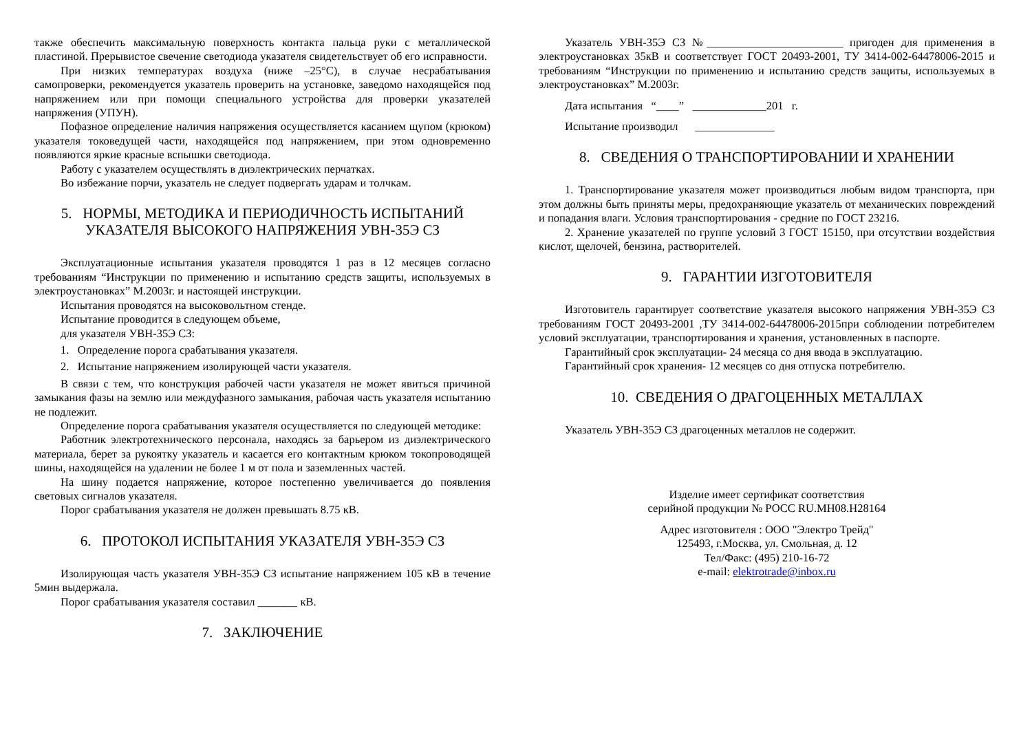также обеспечить максимальную поверхность контакта пальца руки с металлической пластиной. Прерывистое свечение светодиода указателя свидетельствует об его исправности.
При низких температурах воздуха (ниже –25°С), в случае несрабатывания самопроверки, рекомендуется указатель проверить на установке, заведомо находящейся под напряжением или при помощи специального устройства для проверки указателей напряжения (УПУН).
Пофазное определение наличия напряжения осуществляется касанием щупом (крюком) указателя токоведущей части, находящейся под напряжением, при этом одновременно появляются яркие красные вспышки светодиода.
Работу с указателем осуществлять в диэлектрических перчатках.
Во избежание порчи, указатель не следует подвергать ударам и толчкам.
5. НОРМЫ, МЕТОДИКА И ПЕРИОДИЧНОСТЬ ИСПЫТАНИЙ
УКАЗАТЕЛЯ ВЫСОКОГО НАПРЯЖЕНИЯ УВН-35Э СЗ
Эксплуатационные испытания указателя проводятся 1 раз в 12 месяцев согласно требованиям “Инструкции по применению и испытанию средств защиты, используемых в электроустановках” М.2003г. и настоящей инструкции.
Испытания проводятся на высоковольтном стенде.
Испытание проводится в следующем объеме,
для указателя УВН-35Э СЗ:
1. Определение порога срабатывания указателя.
2. Испытание напряжением изолирующей части указателя.
В связи с тем, что конструкция рабочей части указателя не может явиться причиной замыкания фазы на землю или междуфазного замыкания, рабочая часть указателя испытанию не подлежит.
Определение порога срабатывания указателя осуществляется по следующей методике:
Работник электротехнического персонала, находясь за барьером из диэлектрического материала, берет за рукоятку указатель и касается его контактным крюком токопроводящей шины, находящейся на удалении не более 1 м от пола и заземленных частей.
На шину подается напряжение, которое постепенно увеличивается до появления световых сигналов указателя.
Порог срабатывания указателя не должен превышать 8.75 кВ.
6. ПРОТОКОЛ ИСПЫТАНИЯ УКАЗАТЕЛЯ УВН-35Э СЗ
Изолирующая часть указателя УВН-35Э СЗ испытание напряжением 105 кВ в течение 5мин выдержала.
Порог срабатывания указателя составил _______ кВ.
7. ЗАКЛЮЧЕНИЕ
Указатель УВН-35Э СЗ №________________________ пригоден для применения в электроустановках 35кВ и соответствует ГОСТ 20493-2001, ТУ 3414-002-64478006-2015 и требованиям “Инструкции по применению и испытанию средств защиты, используемых в электроустановках” М.2003г.
Дата испытания “____” _____________201 г.
Испытание производил ______________
8. СВЕДЕНИЯ О ТРАНСПОРТИРОВАНИИ И ХРАНЕНИИ
1. Транспортирование указателя может производиться любым видом транспорта, при этом должны быть приняты меры, предохраняющие указатель от механических повреждений и попадания влаги. Условия транспортирования - средние по ГОСТ 23216.
2. Хранение указателей по группе условий 3 ГОСТ 15150, при отсутствии воздействия кислот, щелочей, бензина, растворителей.
9. ГАРАНТИИ ИЗГОТОВИТЕЛЯ
Изготовитель гарантирует соответствие указателя высокого напряжения УВН-35Э СЗ требованиям ГОСТ 20493-2001 ,ТУ 3414-002-64478006-2015при соблюдении потребителем условий эксплуатации, транспортирования и хранения, установленных в паспорте.
Гарантийный срок эксплуатации- 24 месяца со дня ввода в эксплуатацию.
Гарантийный срок хранения- 12 месяцев со дня отпуска потребителю.
10. СВЕДЕНИЯ О ДРАГОЦЕННЫХ МЕТАЛЛАХ
Указатель УВН-35Э СЗ драгоценных металлов не содержит.
Изделие имеет сертификат соответствия
серийной продукции № РОСС RU.МН08.Н28164
Адрес изготовителя : ООО "Электро Трейд"
125493, г.Москва, ул. Смольная, д. 12
Тел/Факс: (495) 210-16-72
e-mail: elektrotrade@inbox.ru